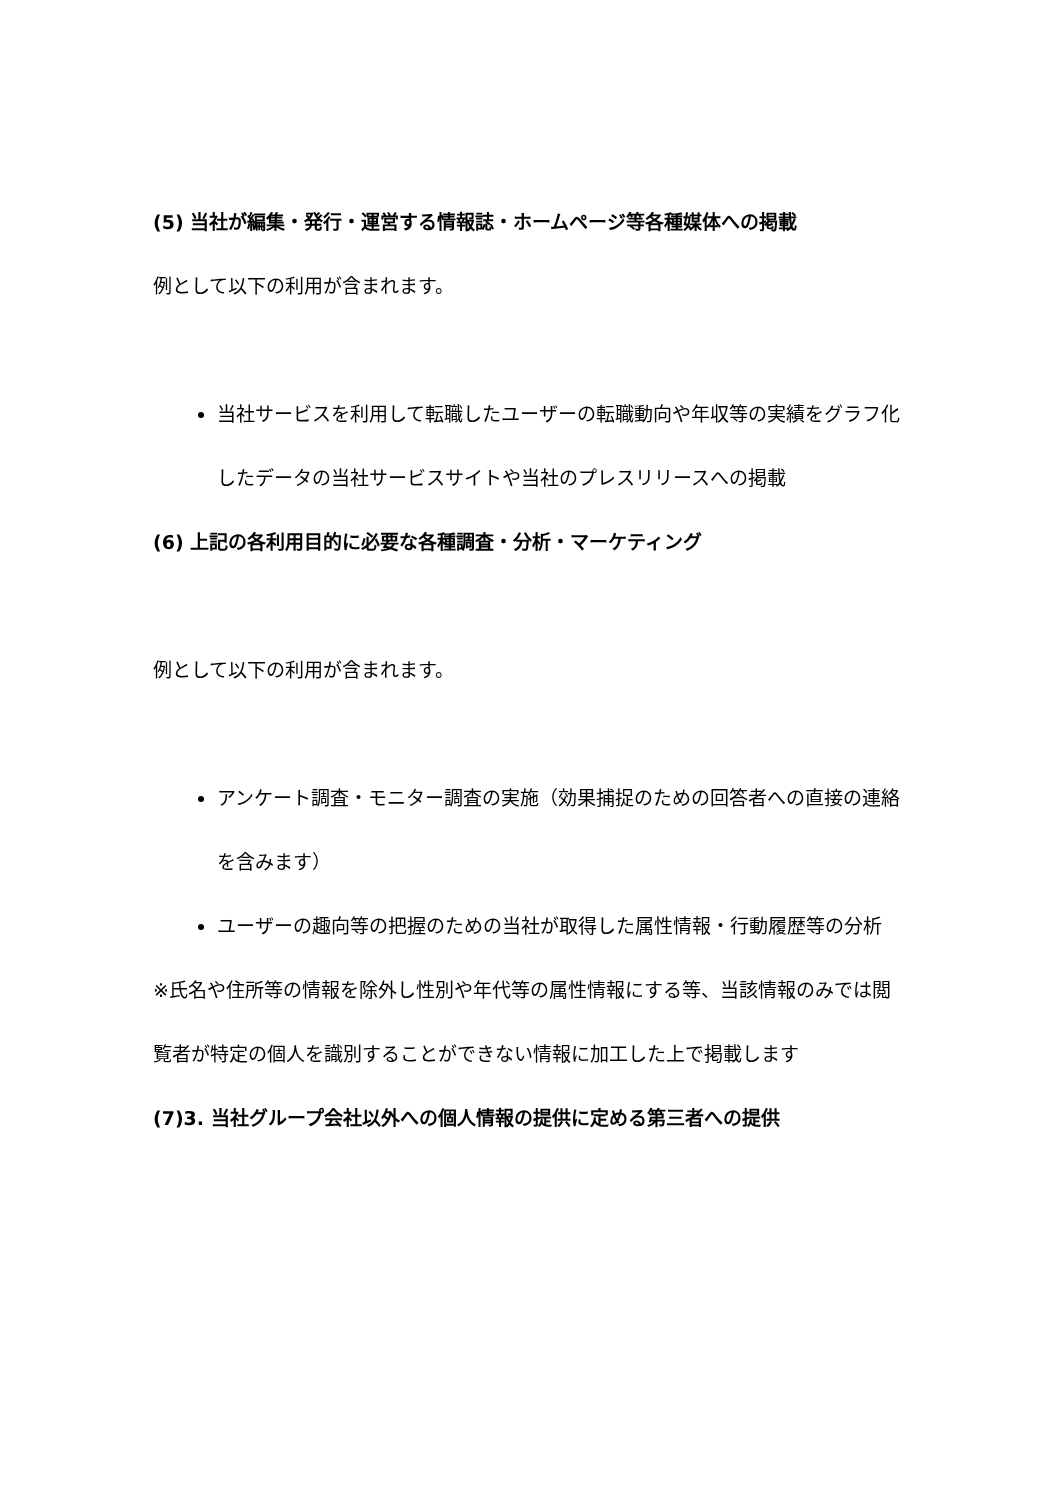(5) 当社が編集・発行・運営する情報誌・ホームページ等各種媒体への掲載
例として以下の利用が含まれます。
当社サービスを利用して転職したユーザーの転職動向や年収等の実績をグラフ化したデータの当社サービスサイトや当社のプレスリリースへの掲載
(6) 上記の各利用目的に必要な各種調査・分析・マーケティング
例として以下の利用が含まれます。
アンケート調査・モニター調査の実施（効果捕捉のための回答者への直接の連絡を含みます）
ユーザーの趣向等の把握のための当社が取得した属性情報・行動履歴等の分析
※氏名や住所等の情報を除外し性別や年代等の属性情報にする等、当該情報のみでは閲覧者が特定の個人を識別することができない情報に加工した上で掲載します
(7)3. 当社グループ会社以外への個人情報の提供に定める第三者への提供